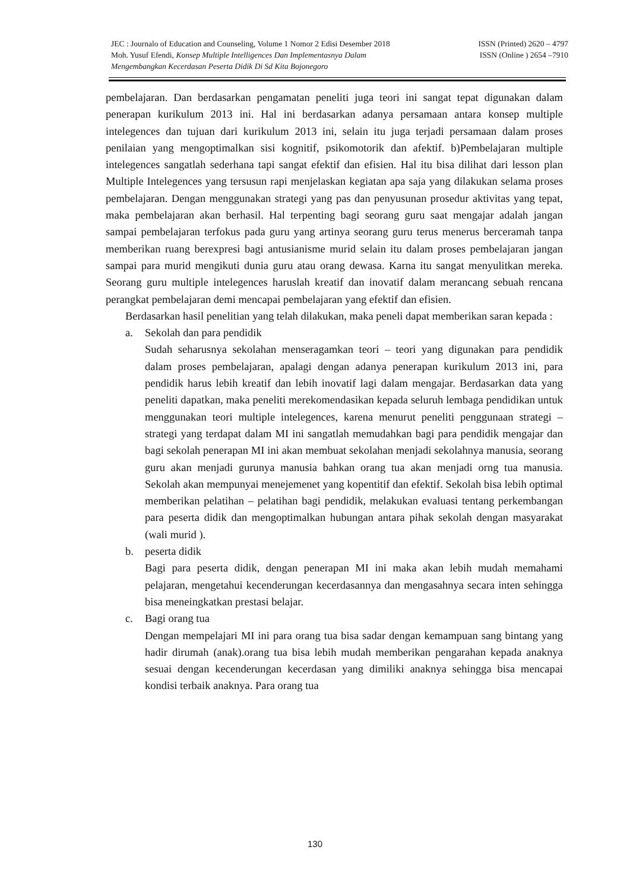JEC : Journalo of Education and Counseling, Volume 1 Nomor 2 Edisi Desember 2018 ISSN (Printed) 2620 – 4797
Moh. Yusuf Efendi, Konsep Multiple Intelligences Dan Implementasnya Dalam ISSN (Online ) 2654 –7910
Mengembangkan Kecerdasan Peserta Didik Di Sd Kita Bojonegoro
pembelajaran. Dan berdasarkan pengamatan peneliti juga teori ini sangat tepat digunakan dalam penerapan kurikulum 2013 ini. Hal ini berdasarkan adanya persamaan antara konsep multiple intelegences dan tujuan dari kurikulum 2013 ini, selain itu juga terjadi persamaan dalam proses penilaian yang mengoptimalkan sisi kognitif, psikomotorik dan afektif. b)Pembelajaran multiple intelegences sangatlah sederhana tapi sangat efektif dan efisien. Hal itu bisa dilihat dari lesson plan Multiple Intelegences yang tersusun rapi menjelaskan kegiatan apa saja yang dilakukan selama proses pembelajaran. Dengan menggunakan strategi yang pas dan penyusunan prosedur aktivitas yang tepat, maka pembelajaran akan berhasil. Hal terpenting bagi seorang guru saat mengajar adalah jangan sampai pembelajaran terfokus pada guru yang artinya seorang guru terus menerus berceramah tanpa memberikan ruang berexpresi bagi antusianisme murid selain itu dalam proses pembelajaran jangan sampai para murid mengikuti dunia guru atau orang dewasa. Karna itu sangat menyulitkan mereka. Seorang guru multiple intelegences haruslah kreatif dan inovatif dalam merancang sebuah rencana perangkat pembelajaran demi mencapai pembelajaran yang efektif dan efisien.
Berdasarkan hasil penelitian yang telah dilakukan, maka peneli dapat memberikan saran kepada :
a. Sekolah dan para pendidik
Sudah seharusnya sekolahan menseragamkan teori – teori yang digunakan para pendidik dalam proses pembelajaran, apalagi dengan adanya penerapan kurikulum 2013 ini, para pendidik harus lebih kreatif dan lebih inovatif lagi dalam mengajar. Berdasarkan data yang peneliti dapatkan, maka peneliti merekomendasikan kepada seluruh lembaga pendidikan untuk menggunakan teori multiple intelegences, karena menurut peneliti penggunaan strategi – strategi yang terdapat dalam MI ini sangatlah memudahkan bagi para pendidik mengajar dan bagi sekolah penerapan MI ini akan membuat sekolahan menjadi sekolahnya manusia, seorang guru akan menjadi gurunya manusia bahkan orang tua akan menjadi orng tua manusia. Sekolah akan mempunyai menejemenet yang kopentitif dan efektif. Sekolah bisa lebih optimal memberikan pelatihan – pelatihan bagi pendidik, melakukan evaluasi tentang perkembangan para peserta didik dan mengoptimalkan hubungan antara pihak sekolah dengan masyarakat (wali murid ).
b. peserta didik
Bagi para peserta didik, dengan penerapan MI ini maka akan lebih mudah memahami pelajaran, mengetahui kecenderungan kecerdasannya dan mengasahnya secara inten sehingga bisa meneingkatkan prestasi belajar.
c. Bagi orang tua
Dengan mempelajari MI ini para orang tua bisa sadar dengan kemampuan sang bintang yang hadir dirumah (anak).orang tua bisa lebih mudah memberikan pengarahan kepada anaknya sesuai dengan kecenderungan kecerdasan yang dimiliki anaknya sehingga bisa mencapai kondisi terbaik anaknya. Para orang tua
130